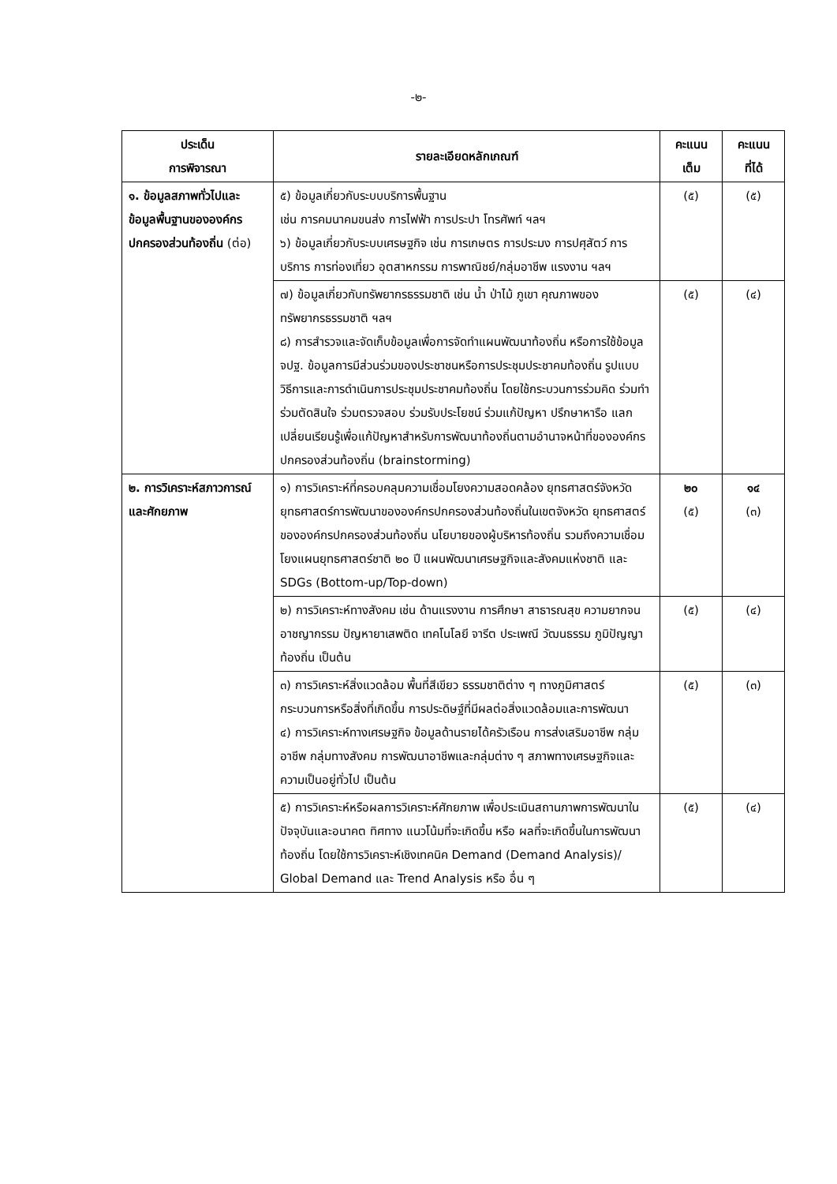-๒-
| ประเด็น การพิจารณา | รายละเอียดหลักเกณฑ์ | คะแนน เต็ม | คะแนน ที่ได้ |
| --- | --- | --- | --- |
| ๑. ข้อมูลสภาพทั่วไปและข้อมูลพื้นฐานขององค์กรปกครองส่วนท้องถิ่น (ต่อ) | ๕) ข้อมูลเกี่ยวกับระบบบริการพื้นฐาน เช่น การคมนาคมขนส่ง การไฟฟ้า การประปา โทรศัพท์ ฯลฯ ๖) ข้อมูลเกี่ยวกับระบบเศรษฐกิจ เช่น การเกษตร การประมง การปศุสัตว์ การบริการ การท่องเที่ยว อุตสาหกรรม การพาณิชย์/กลุ่มอาชีพ แรงงาน ฯลฯ | (๕) | (๕) |
| | ๗) ข้อมูลเกี่ยวกับทรัพยากรธรรมชาติ เช่น น้ำ ป่าไม้ ภูเขา คุณภาพของทรัพยากรธรรมชาติ ฯลฯ ๘) การสำรวจและจัดเก็บข้อมูลเพื่อการจัดทำแผนพัฒนาท้องถิ่น หรือการใช้ข้อมูล จปฐ. ข้อมูลการมีส่วนร่วมของประชาชนหรือการประชุมประชาคมท้องถิ่น รูปแบบ วิธีการและการดำเนินการประชุมประชาคมท้องถิ่น โดยใช้กระบวนการร่วมคิด ร่วมทำ ร่วมตัดสินใจ ร่วมตรวจสอบ ร่วมรับประโยชน์ ร่วมแก้ปัญหา ปรึกษาหารือ แลกเปลี่ยนเรียนรู้เพื่อแก้ปัญหาสำหรับการพัฒนาท้องถิ่นตามอำนาจหน้าที่ขององค์กรปกครองส่วนท้องถิ่น (brainstorming) | (๕) | (๔) |
| ๒. การวิเคราะห์สภาวการณ์ และศักยภาพ | ๑) การวิเคราะห์ที่ครอบคลุมความเชื่อมโยงความสอดคล้อง ยุทธศาสตร์จังหวัด ยุทธศาสตร์การพัฒนาขององค์กรปกครองส่วนท้องถิ่นในเขตจังหวัด ยุทธศาสตร์ขององค์กรปกครองส่วนท้องถิ่น นโยบายของผู้บริหารท้องถิ่น รวมถึงความเชื่อมโยงแผนยุทธศาสตร์ชาติ ๒๐ ปี แผนพัฒนาเศรษฐกิจและสังคมแห่งชาติ และ SDGs (Bottom-up/Top-down) | ๒๐ (๕) | ๑๔ (๓) |
| | ๒) การวิเคราะห์ทางสังคม เช่น ด้านแรงงาน การศึกษา สาธารณสุข ความยากจน อาชญากรรม ปัญหายาเสพติด เทคโนโลยี จารีต ประเพณี วัฒนธรรม ภูมิปัญญาท้องถิ่น เป็นต้น | (๕) | (๔) |
| | ๓) การวิเคราะห์สิ่งแวดล้อม พื้นที่สีเขียว ธรรมชาติต่าง ๆ ทางภูมิศาสตร์ กระบวนการหรือสิ่งที่เกิดขึ้น การประดิษฐ์ที่มีผลต่อสิ่งแวดล้อมและการพัฒนา ๔) การวิเคราะห์ทางเศรษฐกิจ ข้อมูลด้านรายได้ครัวเรือน การส่งเสริมอาชีพ กลุ่มอาชีพ กลุ่มทางสังคม การพัฒนาอาชีพและกลุ่มต่าง ๆ สภาพทางเศรษฐกิจและความเป็นอยู่ทั่วไป เป็นต้น | (๕) | (๓) |
| | ๕) การวิเคราะห์หรือผลการวิเคราะห์ศักยภาพ เพื่อประเมินสถานภาพการพัฒนาในปัจจุบันและอนาคต ทิศทาง แนวโน้มที่จะเกิดขึ้น หรือ ผลที่จะเกิดขึ้นในการพัฒนาท้องถิ่น โดยใช้การวิเคราะห์เชิงเทคนิค Demand (Demand Analysis)/ Global Demand และ Trend Analysis หรือ อื่น ๆ | (๕) | (๔) |